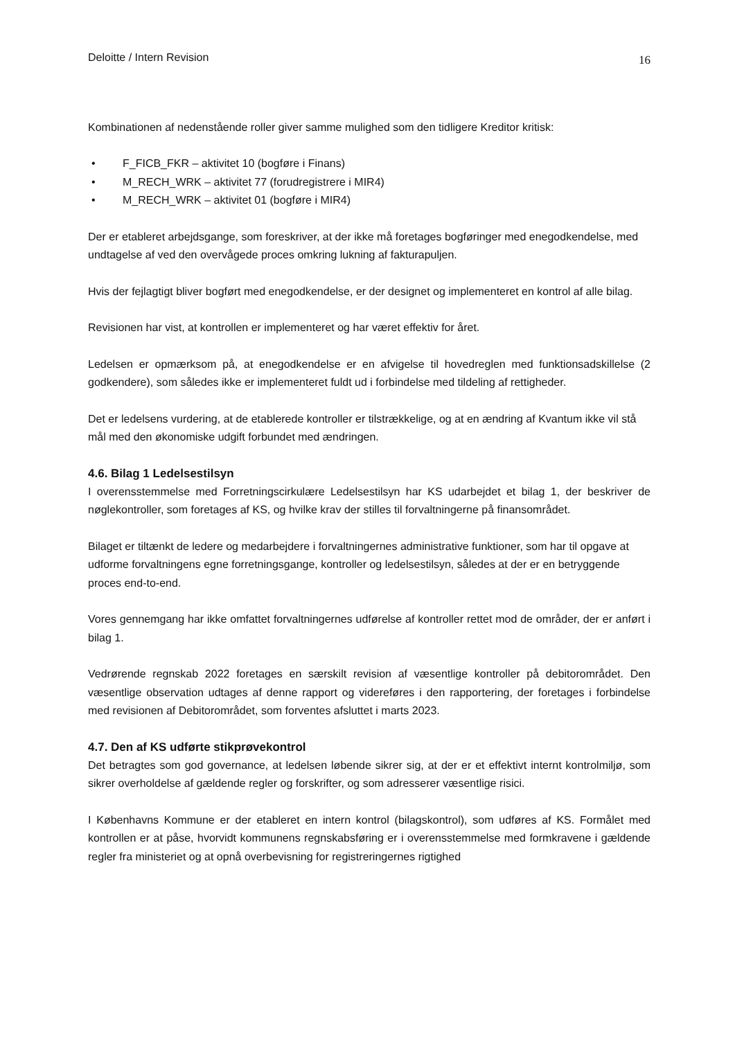Deloitte / Intern Revision
16
Kombinationen af nedenstående roller giver samme mulighed som den tidligere Kreditor kritisk:
• F_FICB_FKR – aktivitet 10 (bogføre i Finans)
• M_RECH_WRK – aktivitet 77 (forudregistrere i MIR4)
• M_RECH_WRK – aktivitet 01 (bogføre i MIR4)
Der er etableret arbejdsgange, som foreskriver, at der ikke må foretages bogføringer med enegodkendelse, med undtagelse af ved den overvågede proces omkring lukning af fakturapuljen.
Hvis der fejlagtigt bliver bogført med enegodkendelse, er der designet og implementeret en kontrol af alle bilag.
Revisionen har vist, at kontrollen er implementeret og har været effektiv for året.
Ledelsen er opmærksom på, at enegodkendelse er en afvigelse til hovedreglen med funktionsadskillelse (2 godkendere), som således ikke er implementeret fuldt ud i forbindelse med tildeling af rettigheder.
Det er ledelsens vurdering, at de etablerede kontroller er tilstrækkelige, og at en ændring af Kvantum ikke vil stå mål med den økonomiske udgift forbundet med ændringen.
4.6. Bilag 1 Ledelsestilsyn
I overensstemmelse med Forretningscirkulære Ledelsestilsyn har KS udarbejdet et bilag 1, der beskriver de nøglekontroller, som foretages af KS, og hvilke krav der stilles til forvaltningerne på finansområdet.
Bilaget er tiltænkt de ledere og medarbejdere i forvaltningernes administrative funktioner, som har til opgave at udforme forvaltningens egne forretningsgange, kontroller og ledelsestilsyn, således at der er en betryggende proces end-to-end.
Vores gennemgang har ikke omfattet forvaltningernes udførelse af kontroller rettet mod de områder, der er anført i bilag 1.
Vedrørende regnskab 2022 foretages en særskilt revision af væsentlige kontroller på debitorområdet. Den væsentlige observation udtages af denne rapport og videreføres i den rapportering, der foretages i forbindelse med revisionen af Debitorområdet, som forventes afsluttet i marts 2023.
4.7. Den af KS udførte stikprøvekontrol
Det betragtes som god governance, at ledelsen løbende sikrer sig, at der er et effektivt internt kontrolmiljø, som sikrer overholdelse af gældende regler og forskrifter, og som adresserer væsentlige risici.
I Københavns Kommune er der etableret en intern kontrol (bilagskontrol), som udføres af KS. Formålet med kontrollen er at påse, hvorvidt kommunens regnskabsføring er i overensstemmelse med formkravene i gældende regler fra ministeriet og at opnå overbevisning for registreringernes rigtighed